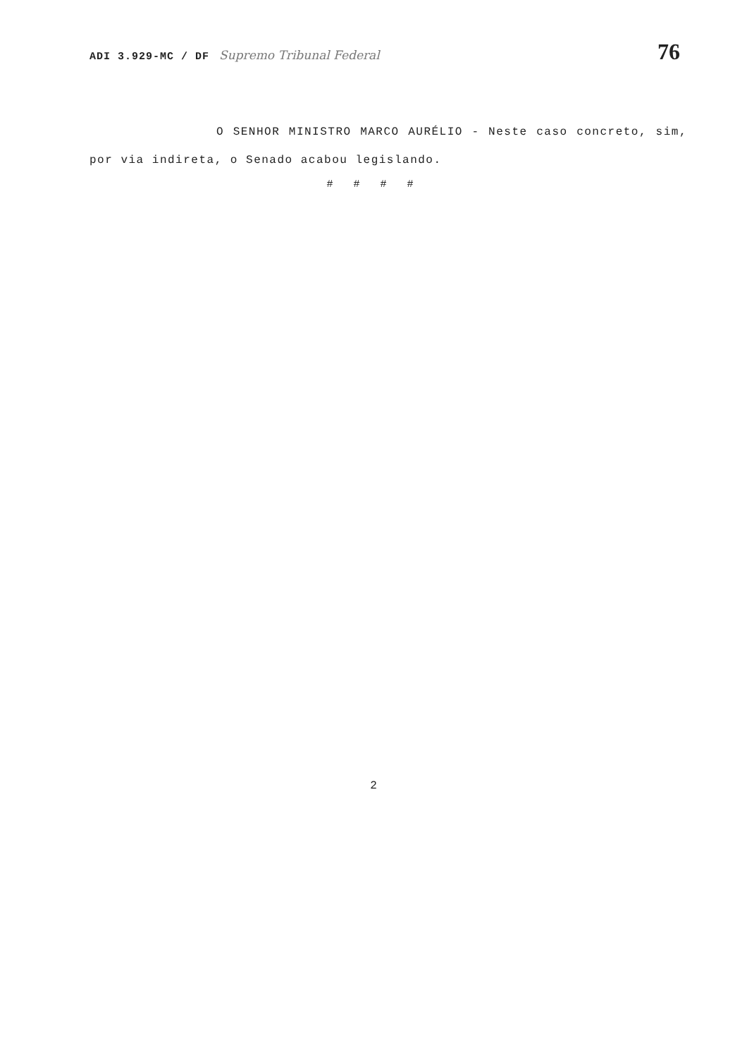ADI 3.929-MC / DF Supremo Tribunal Federal 76
O SENHOR MINISTRO MARCO AURÉLIO - Neste caso concreto, sim, por via indireta, o Senado acabou legislando.
# # # #
2